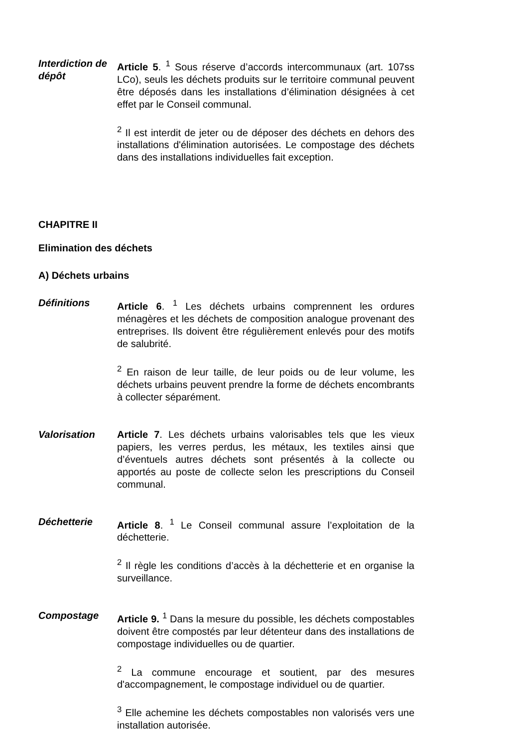Interdiction de dépôt
Article 5. <sup>1</sup> Sous réserve d’accords intercommunaux (art. 107ss LCo), seuls les déchets produits sur le territoire communal peuvent être déposés dans les installations d’élimination désignées à cet effet par le Conseil communal.
<sup>2</sup> Il est interdit de jeter ou de déposer des déchets en dehors des installations d'élimination autorisées. Le compostage des déchets dans des installations individuelles fait exception.
CHAPITRE II
Elimination des déchets
A) Déchets urbains
Définitions Article 6. <sup>1</sup> Les déchets urbains comprennent les ordures ménagères et les déchets de composition analogue provenant des entreprises. Ils doivent être régulièrement enlevés pour des motifs de salubrité.
<sup>2</sup> En raison de leur taille, de leur poids ou de leur volume, les déchets urbains peuvent prendre la forme de déchets encombrants à collecter séparément.
Valorisation Article 7. Les déchets urbains valorisables tels que les vieux papiers, les verres perdus, les métaux, les textiles ainsi que d’éventuels autres déchets sont présentés à la collecte ou apportés au poste de collecte selon les prescriptions du Conseil communal.
Déchetterie Article 8. <sup>1</sup> Le Conseil communal assure l’exploitation de la déchetterie.
<sup>2</sup> Il règle les conditions d’accès à la déchetterie et en organise la surveillance.
Compostage Article 9. <sup>1</sup> Dans la mesure du possible, les déchets compostables doivent être compostés par leur détenteur dans des installations de compostage individuelles ou de quartier.
<sup>2</sup> La commune encourage et soutient, par des mesures d'accompagnement, le compostage individuel ou de quartier.
<sup>3</sup> Elle achemine les déchets compostables non valorisés vers une installation autorisée.